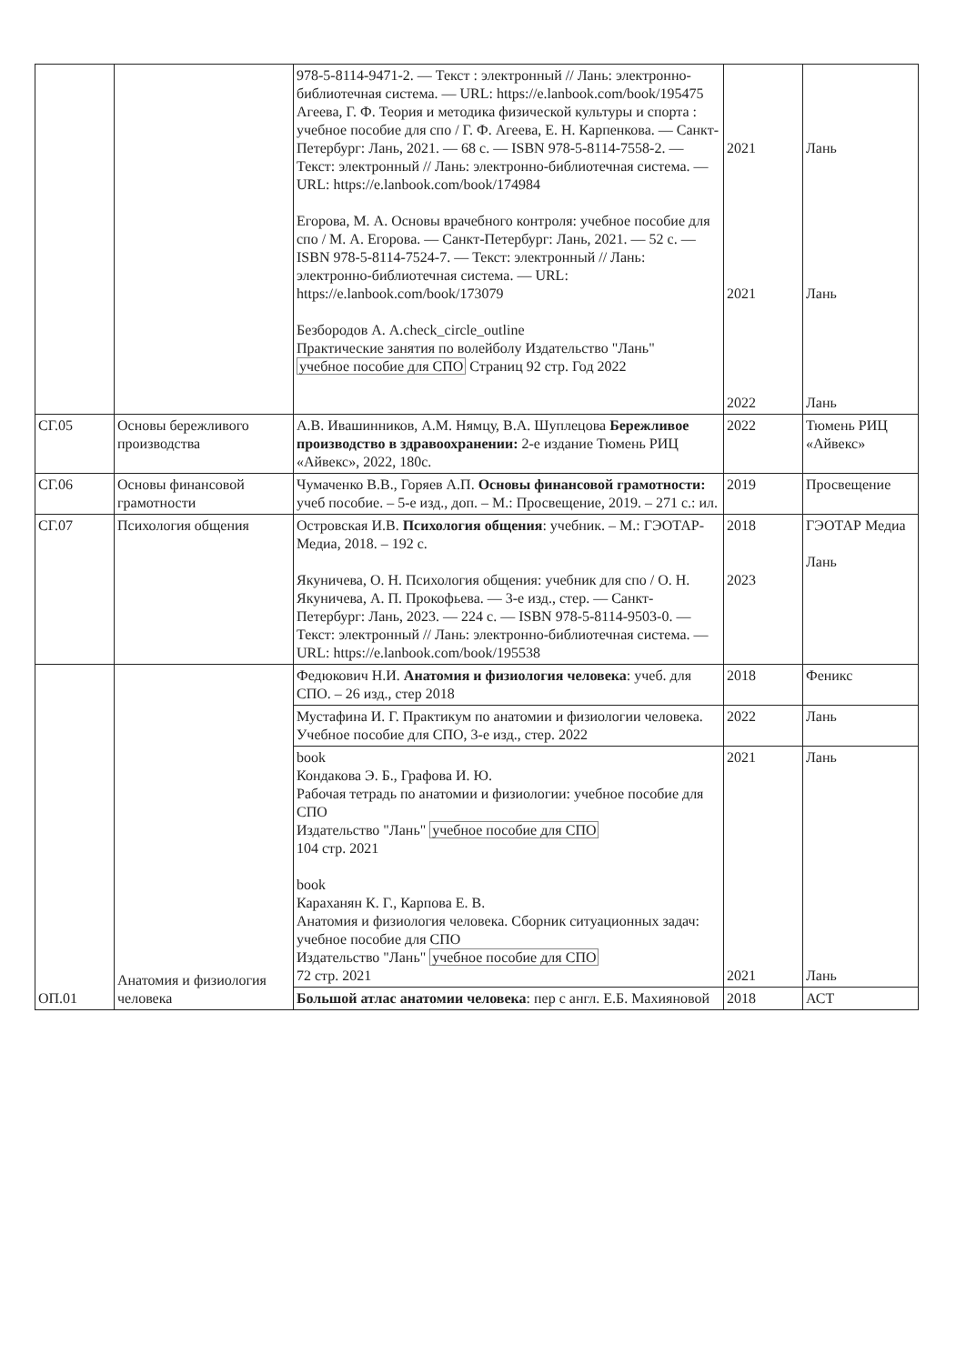| | | 978-5-8114-9471-2. — Текст : электронный // Лань: электронно-библиотечная система. — URL: https://e.lanbook.com/book/195475 Агеева, Г. Ф. Теория и методика физической культуры и спорта : учебное пособие для спо / Г. Ф. Агеева, Е. Н. Карпенкова. — Санкт-Петербург: Лань, 2021. — 68 с. — ISBN 978-5-8114-7558-2. — Текст: электронный // Лань: электронно-библиотечная система. — URL: https://e.lanbook.com/book/174984 Егорова, М. А. Основы врачебного контроля: учебное пособие для спо / М. А. Егорова. — Санкт-Петербург: Лань, 2021. — 52 с. — ISBN 978-5-8114-7524-7. — Текст: электронный // Лань: электронно-библиотечная система. — URL: https://e.lanbook.com/book/173079 Безбородов А. A.check_circle_outline Практические занятия по волейболу Издательство "Лань" учебное пособие для СПО Страниц 92 стр. Год 2022 | 2021 2021 2022 | Лань Лань Лань |
| СГ.05 | Основы бережливого производства | А.В. Ивашинников, А.М. Нямцу, В.А. Шуплецова Бережливое производство в здравоохранении: 2-е издание Тюмень РИЦ «Айвекс», 2022, 180с. | 2022 | Тюмень РИЦ «Айвекс» |
| СГ.06 | Основы финансовой грамотности | Чумаченко В.В., Горяев А.П. Основы финансовой грамотности: учеб пособие. – 5-е изд., доп. – М.: Просвещение, 2019. – 271 с.: ил. | 2019 | Просвещение |
| СГ.07 | Психология общения | Островская И.В. Психология общения : учебник. – М.: ГЭОТАР-Медиа, 2018. – 192 с. Якуничева, О. Н. Психология общения: учебник для спо / О. Н. Якуничева, А. П. Прокофьева. — 3-е изд., стер. — Санкт-Петербург: Лань, 2023. — 224 с. — ISBN 978-5-8114-9503-0. — Текст: электронный // Лань: электронно-библиотечная система. — URL: https://e.lanbook.com/book/195538 | 2018 2023 | ГЭОТАР Медиа Лань |
| ОП.01 | Анатомия и физиология человека | Федюкович Н.И. Анатомия и физиология человека : учеб. для СПО. – 26 изд., стер 2018 | 2018 | Феникс |
| | | Мустафина И. Г. Практикум по анатомии и физиологии человека. Учебное пособие для СПО, 3-е изд., стер. 2022 | 2022 | Лань |
| | | book Кондакова Э. Б., Графова И. Ю. Рабочая тетрадь по анатомии и физиологии: учебное пособие для СПО Издательство "Лань" учебное пособие для СПО 104 стр. 2021 book Караханян К. Г., Карпова Е. В. Анатомия и физиология человека. Сборник ситуационных задач: учебное пособие для СПО Издательство "Лань" учебное пособие для СПО 72 стр. 2021 | 2021 2021 | Лань Лань |
| | | Большой атлас анатомии человека : пер с англ. Е.Б. Махияновой | 2018 | АСТ |